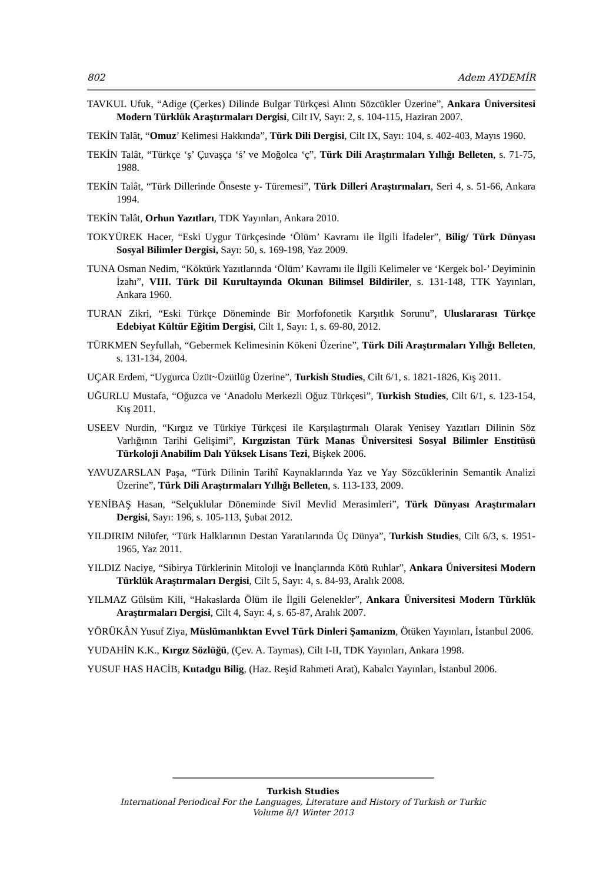802 Adem AYDEMİR
TAVKUL Ufuk, “Adige (Çerkes) Dilinde Bulgar Türkçesi Alıntı Sözcükler Üzerine”, Ankara Üniversitesi Modern Türklük Araştırmaları Dergisi, Cilt IV, Sayı: 2, s. 104-115, Haziran 2007.
TEKİN Talât, “Omuz’ Kelimesi Hakkında”, Türk Dili Dergisi, Cilt IX, Sayı: 104, s. 402-403, Mayıs 1960.
TEKİN Talât, “Türkçe ‘ş’ Çuvaşça ‘ś’ ve Moğolca ‘ç”, Türk Dili Araştırmaları Yıllığı Belleten, s. 71-75, 1988.
TEKİN Talât, “Türk Dillerinde Önseste y- Türemesi”, Türk Dilleri Araştırmaları, Seri 4, s. 51-66, Ankara 1994.
TEKİN Talât, Orhun Yazıtları, TDK Yayınları, Ankara 2010.
TOKYÜREK Hacer, “Eski Uygur Türkçesinde ‘Ölüm’ Kavramı ile İlgili İfadeler”, Bilig/ Türk Dünyası Sosyal Bilimler Dergisi, Sayı: 50, s. 169-198, Yaz 2009.
TUNA Osman Nedim, “Köktürk Yazıtlarında ‘Ölüm’ Kavramı ile İlgili Kelimeler ve ‘Kergek bol-’ Deyiminin İzahı”, VIII. Türk Dil Kurultayında Okunan Bilimsel Bildiriler, s. 131-148, TTK Yayınları, Ankara 1960.
TURAN Zikri, “Eski Türkçe Döneminde Bir Morfofonetik Karşıtlık Sorunu”, Uluslararası Türkçe Edebiyat Kültür Eğitim Dergisi, Cilt 1, Sayı: 1, s. 69-80, 2012.
TÜRKMEN Seyfullah, “Gebermek Kelimesinin Kökeni Üzerine”, Türk Dili Araştırmaları Yıllığı Belleten, s. 131-134, 2004.
UÇAR Erdem, “Uygurca Üzüt~Üzütlüg Üzerine”, Turkish Studies, Cilt 6/1, s. 1821-1826, Kış 2011.
UĞURLU Mustafa, “Oğuzca ve ‘Anadolu Merkezli Oğuz Türkçesi”, Turkish Studies, Cilt 6/1, s. 123-154, Kış 2011.
USEEV Nurdin, “Kırgız ve Türkiye Türkçesi ile Karşılaştırmalı Olarak Yenisey Yazıtları Dilinin Söz Varlığının Tarihi Gelişimi”, Kırgızistan Türk Manas Üniversitesi Sosyal Bilimler Enstitüsü Türkoloji Anabilim Dalı Yüksek Lisans Tezi, Bişkek 2006.
YAVUZARSLAN Paşa, “Türk Dilinin Tarihî Kaynaklarında Yaz ve Yay Sözcüklerinin Semantik Analizi Üzerine”, Türk Dili Araştırmaları Yıllığı Belleten, s. 113-133, 2009.
YENİBAŞ Hasan, “Selçuklular Döneminde Sivil Mevlid Merasimleri”, Türk Dünyası Araştırmaları Dergisi, Sayı: 196, s. 105-113, Şubat 2012.
YILDIRIM Nilüfer, “Türk Halklarının Destan Yaratılarında Üç Dünya”, Turkish Studies, Cilt 6/3, s. 1951-1965, Yaz 2011.
YILDIZ Naciye, “Sibirya Türklerinin Mitoloji ve İnançlarında Kötü Ruhlar”, Ankara Üniversitesi Modern Türklük Araştırmaları Dergisi, Cilt 5, Sayı: 4, s. 84-93, Aralık 2008.
YILMAZ Gülsüm Kili, “Hakaslarda Ölüm ile İlgili Gelenekler”, Ankara Üniversitesi Modern Türklük Araştırmaları Dergisi, Cilt 4, Sayı: 4, s. 65-87, Aralık 2007.
YÖRÜKÂN Yusuf Ziya, Müslümanlıktan Evvel Türk Dinleri Şamanizm, Ötüken Yayınları, İstanbul 2006.
YUDAHİN K.K., Kırgız Sözlüğü, (Çev. A. Taymas), Cilt I-II, TDK Yayınları, Ankara 1998.
YUSUF HAS HACİB, Kutadgu Bilig, (Haz. Reşid Rahmeti Arat), Kabalcı Yayınları, İstanbul 2006.
Turkish Studies
International Periodical For the Languages, Literature and History of Turkish or Turkic
Volume 8/1 Winter 2013